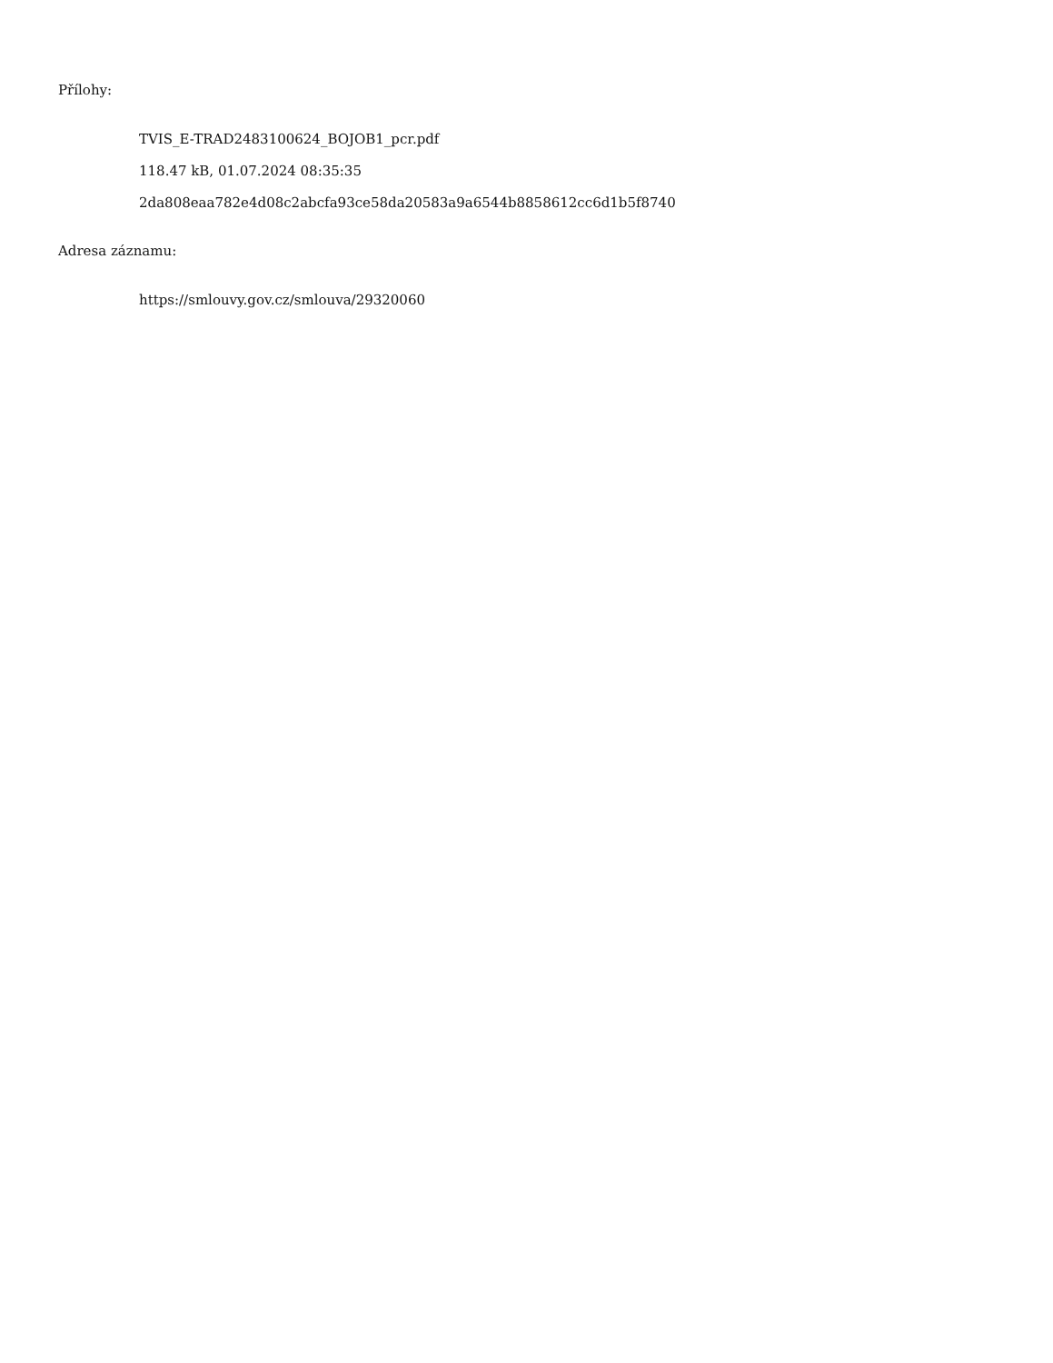Přílohy:
TVIS_E-TRAD2483100624_BOJOB1_pcr.pdf
118.47 kB, 01.07.2024 08:35:35
2da808eaa782e4d08c2abcfa93ce58da20583a9a6544b8858612cc6d1b5f8740
Adresa záznamu:
https://smlouvy.gov.cz/smlouva/29320060